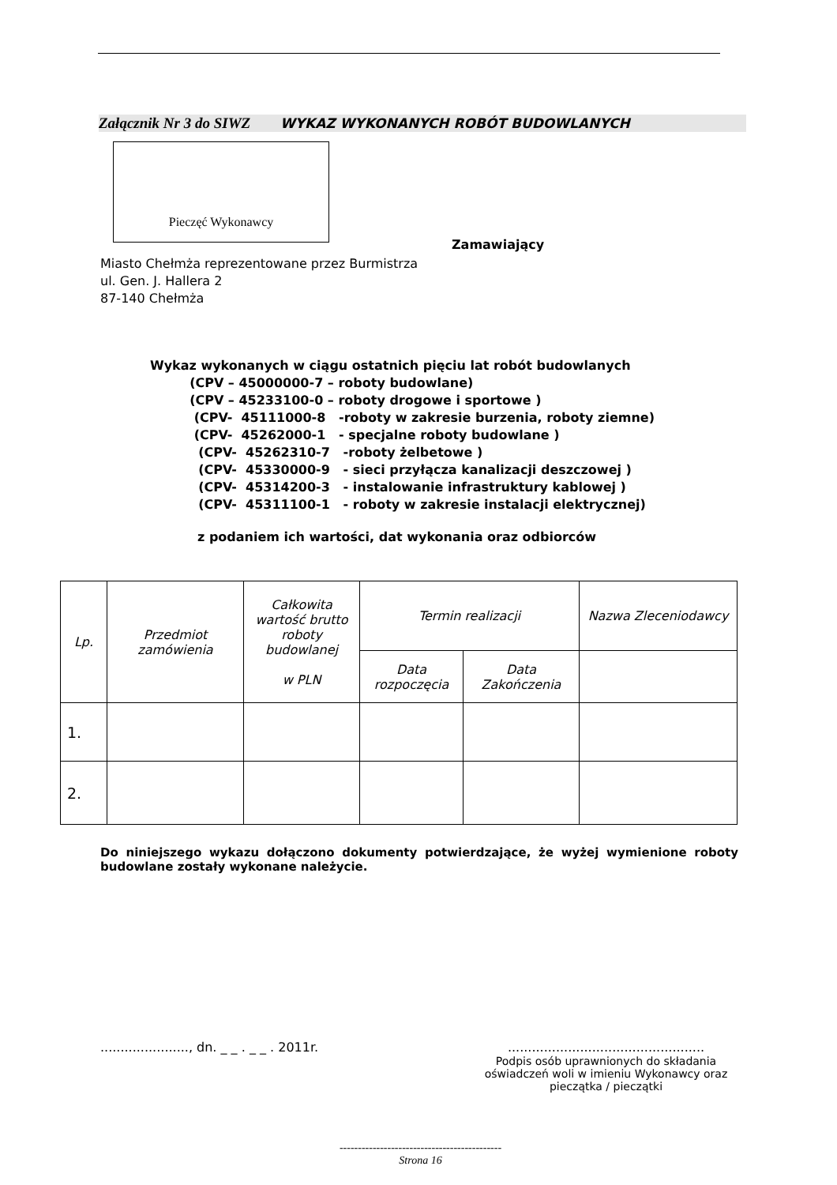Załącznik Nr 3 do SIWZ WYKAZ WYKONANYCH ROBÓT BUDOWLANYCH
Pieczęć Wykonawcy
Zamawiający
Miasto Chełmża reprezentowane przez Burmistrza
ul. Gen. J. Hallera 2
87-140 Chełmża
Wykaz wykonanych w ciągu ostatnich pięciu lat robót budowlanych (CPV – 45000000-7 – roboty budowlane) (CPV – 45233100-0 – roboty drogowe i sportowe ) (CPV- 45111000-8 -roboty w zakresie burzenia, roboty ziemne) (CPV- 45262000-1 - specjalne roboty budowlane ) (CPV- 45262310-7 -roboty żelbetowe ) (CPV- 45330000-9 - sieci przyłącza kanalizacji deszczowej ) (CPV- 45314200-3 - instalowanie infrastruktury kablowej ) (CPV- 45311100-1 - roboty w zakresie instalacji elektrycznej)
z podaniem ich wartości, dat wykonania oraz odbiorców
| Lp. | Przedmiot zamówienia | Całkowita wartość brutto roboty budowlanej w PLN | Termin realizacji | | Nazwa Zleceniodawcy |
| --- | --- | --- | --- | --- | --- |
| | | | Data rozpoczęcia | Data Zakończenia | |
| 1. | | | | | |
| 2. | | | | | |
Do niniejszego wykazu dołączono dokumenty potwierdzające, że wyżej wymienione roboty budowlane zostały wykonane należycie.
......................, dn. _ _ . _ _ . 2011r.
.................................................
Podpis osób uprawnionych do składania oświadczeń woli w imieniu Wykonawcy oraz pieczątka / pieczątki
--------------------------------------------
Strona 16